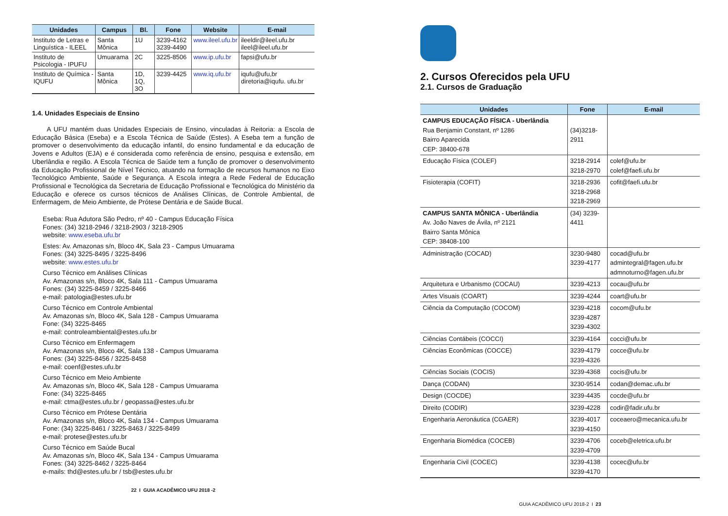| Unidades | Campus | Bl. | Fone | Website | E-mail |
| --- | --- | --- | --- | --- | --- |
| Instituto de Letras e Linguística - ILEEL | Santa Mônica | 1U | 3239-4162 3239-4490 | www.ileel.ufu.br | ileeldir@ileel.ufu.br ileel@ileel.ufu.br |
| Instituto de Psicologia - IPUFU | Umuarama | 2C | 3225-8506 | www.ip.ufu.br | fapsi@ufu.br |
| Instituto de Química - IQUFU | Santa Mônica | 1D, 1Q, 3O | 3239-4425 | www.iq.ufu.br | iqufu@ufu,br diretoria@iqufu. ufu.br |
1.4. Unidades Especiais de Ensino
A UFU mantém duas Unidades Especiais de Ensino, vinculadas à Reitoria: a Escola de Educação Básica (Eseba) e a Escola Técnica de Saúde (Estes). A Eseba tem a função de promover o desenvolvimento da educação infantil, do ensino fundamental e da educação de Jovens e Adultos (EJA) e é considerada como referência de ensino, pesquisa e extensão, em Uberlândia e região. A Escola Técnica de Saúde tem a função de promover o desenvolvimento da Educação Profissional de Nível Técnico, atuando na formação de recursos humanos no Eixo Tecnológico Ambiente, Saúde e Segurança. A Escola integra a Rede Federal de Educação Profissional e Tecnológica da Secretaria de Educação Profissional e Tecnológica do Ministério da Educação e oferece os cursos técnicos de Análises Clínicas, de Controle Ambiental, de Enfermagem, de Meio Ambiente, de Prótese Dentária e de Saúde Bucal.
Eseba: Rua Adutora São Pedro, nº 40 - Campus Educação Física
Fones: (34) 3218-2946 / 3218-2903 / 3218-2905
website: www.eseba.ufu.br
Estes: Av. Amazonas s/n, Bloco 4K, Sala 23 - Campus Umuarama
Fones: (34) 3225-8495 / 3225-8496
website: www.estes.ufu.br
Curso Técnico em Análises Clínicas
Av. Amazonas s/n, Bloco 4K, Sala 111 - Campus Umuarama
Fones: (34) 3225-8459 / 3225-8466
e-mail: patologia@estes.ufu.br
Curso Técnico em Controle Ambiental
Av. Amazonas s/n, Bloco 4K, Sala 128 - Campus Umuarama
Fone: (34) 3225-8465
e-mail: controleambiental@estes.ufu.br
Curso Técnico em Enfermagem
Av. Amazonas s/n, Bloco 4K, Sala 138 - Campus Umuarama
Fones: (34) 3225-8456 / 3225-8458
e-mail: coenf@estes.ufu.br
Curso Técnico em Meio Ambiente
Av. Amazonas s/n, Bloco 4K, Sala 128 - Campus Umuarama
Fone: (34) 3225-8465
e-mail: ctma@estes.ufu.br / geopassa@estes.ufu.br
Curso Técnico em Prótese Dentária
Av. Amazonas s/n, Bloco 4K, Sala 134 - Campus Umuarama
Fone: (34) 3225-8461 / 3225-8463 / 3225-8499
e-mail: protese@estes.ufu.br
Curso Técnico em Saúde Bucal
Av. Amazonas s/n, Bloco 4K, Sala 134 - Campus Umuarama
Fones: (34) 3225-8462 / 3225-8464
e-mails: thd@estes.ufu.br / tsb@estes.ufu.br
22 I GUIA ACADÊMICO UFU 2018 -2
2. Cursos Oferecidos pela UFU
2.1. Cursos de Graduação
| Unidades | Fone | E-mail |
| --- | --- | --- |
| CAMPUS EDUCAÇÃO FÍSICA - Uberlândia Rua Benjamin Constant, nº 1286 Bairro Aparecida CEP: 38400-678 | (34)3218- 2911 | |
| Educação Física (COLEF) | 3218-2914 3218-2970 | colef@ufu.br colef@faefi.ufu.br |
| Fisioterapia (COFIT) | 3218-2936 3218-2968 3218-2969 | cofit@faefi.ufu.br |
| CAMPUS SANTA MÔNICA - Uberlândia Av. João Naves de Ávila, nº 2121 Bairro Santa Mônica CEP: 38408-100 | (34) 3239- 4411 | |
| Administração (COCAD) | 3230-9480 3239-4177 | cocad@ufu.br admintegral@fagen.ufu.br admnoturno@fagen.ufu.br |
| Arquitetura e Urbanismo (COCAU) | 3239-4213 | cocau@ufu.br |
| Artes Visuais (COART) | 3239-4244 | coart@ufu.br |
| Ciência da Computação (COCOM) | 3239-4218 3239-4287 3239-4302 | cocom@ufu.br |
| Ciências Contábeis (COCCI) | 3239-4164 | cocci@ufu.br |
| Ciências Econômicas (COCCE) | 3239-4179 3239-4326 | cocce@ufu.br |
| Ciências Sociais (COCIS) | 3239-4368 | cocis@ufu.br |
| Dança (CODAN) | 3230-9514 | codan@demac.ufu.br |
| Design (COCDE) | 3239-4435 | cocde@ufu.br |
| Direito (CODIR) | 3239-4228 | codir@fadir.ufu.br |
| Engenharia Aeronáutica (CGAER) | 3239-4017 3239-4150 | coceaero@mecanica.ufu.br |
| Engenharia Biomédica (COCEB) | 3239-4706 3239-4709 | coceb@eletrica.ufu.br |
| Engenharia Civil (COCEC) | 3239-4138 3239-4170 | cocec@ufu.br |
GUIA ACADÊMICO UFU 2018-2 I 23